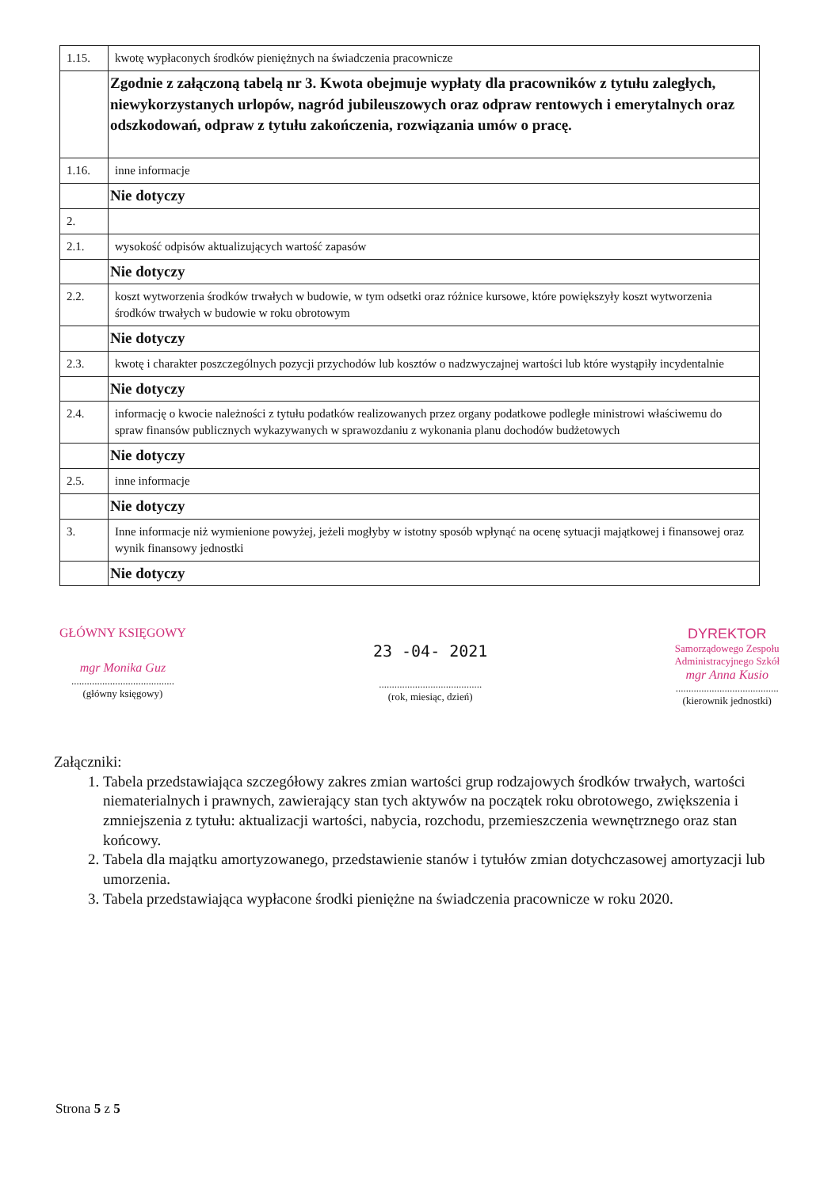| 1.15. | kwotę wypłaconych środków pieniężnych na świadczenia pracownicze |
| | Zgodnie z załączoną tabelą nr 3. Kwota obejmuje wypłaty dla pracowników z tytułu zaległych, niewykorzystanych urlopów, nagród jubileuszowych oraz odpraw rentowych i emerytalnych oraz odszkodowań, odpraw z tytułu zakończenia, rozwiązania umów o pracę. |
| 1.16. | inne informacje |
| | Nie dotyczy |
| 2. | |
| 2.1. | wysokość odpisów aktualizujących wartość zapasów |
| | Nie dotyczy |
| 2.2. | koszt wytworzenia środków trwałych w budowie, w tym odsetki oraz różnice kursowe, które powiększyły koszt wytworzenia środków trwałych w budowie w roku obrotowym |
| | Nie dotyczy |
| 2.3. | kwotę i charakter poszczególnych pozycji przychodów lub kosztów o nadzwyczajnej wartości lub które wystąpiły incydentalnie |
| | Nie dotyczy |
| 2.4. | informację o kwocie należności z tytułu podatków realizowanych przez organy podatkowe podległe ministrowi właściwemu do spraw finansów publicznych wykazywanych w sprawozdaniu z wykonania planu dochodów budżetowych |
| | Nie dotyczy |
| 2.5. | inne informacje |
| | Nie dotyczy |
| 3. | Inne informacje niż wymienione powyżej, jeżeli mogłyby w istotny sposób wpłynąć na ocenę sytuacji majątkowej i finansowej oraz wynik finansowy jednostki |
| | Nie dotyczy |
GŁÓWNY KSIĘGOWY
mgr Monika Guz
........................................
(główny księgowy)
23 -04- 2021
........................................
(rok, miesiąc, dzień)
DYREKTOR
Samorządowego Zespołu
Administracyjnego Szkół
mgr Anna Kusio
........................................
(kierownik jednostki)
Załączniki:
1. Tabela przedstawiająca szczegółowy zakres zmian wartości grup rodzajowych środków trwałych, wartości niematerialnych i prawnych, zawierający stan tych aktywów na początek roku obrotowego, zwiększenia i zmniejszenia z tytułu: aktualizacji wartości, nabycia, rozchodu, przemieszczenia wewnętrznego oraz stan końcowy.
2. Tabela dla majątku amortyzowanego, przedstawienie stanów i tytułów zmian dotychczasowej amortyzacji lub umorzenia.
3. Tabela przedstawiająca wypłacone środki pieniężne na świadczenia pracownicze w roku 2020.
Strona 5 z 5